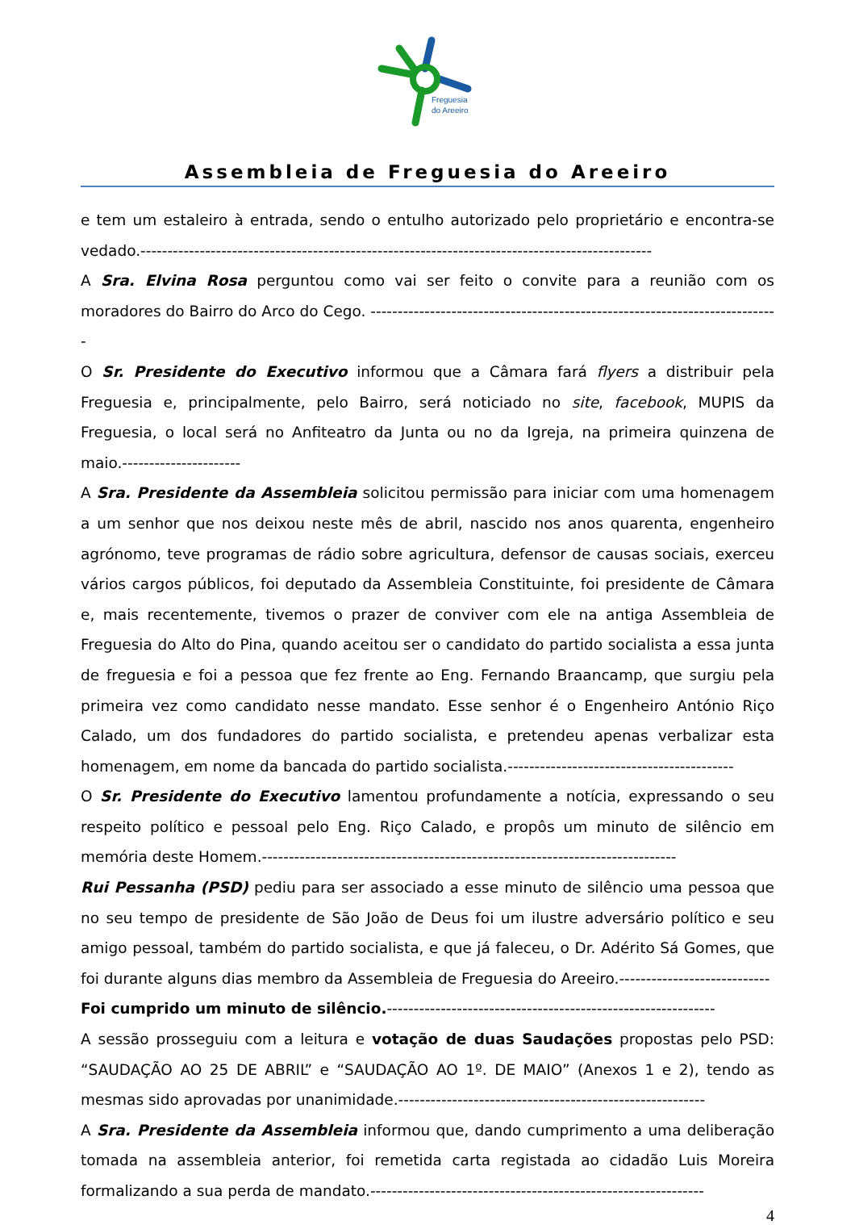Freguesia
do Areeiro
Assembleia de Freguesia do Areeiro
e tem um estaleiro à entrada, sendo o entulho autorizado pelo proprietário e encontra-se vedado.-----------------------------------------------------------------------------------------------
A Sra. Elvina Rosa perguntou como vai ser feito o convite para a reunião com os moradores do Bairro do Arco do Cego. ----------------------------------------------------------------------------
O Sr. Presidente do Executivo informou que a Câmara fará flyers a distribuir pela Freguesia e, principalmente, pelo Bairro, será noticiado no site, facebook, MUPIS da Freguesia, o local será no Anfiteatro da Junta ou no da Igreja, na primeira quinzena de maio.----------------------
A Sra. Presidente da Assembleia solicitou permissão para iniciar com uma homenagem a um senhor que nos deixou neste mês de abril, nascido nos anos quarenta, engenheiro agrónomo, teve programas de rádio sobre agricultura, defensor de causas sociais, exerceu vários cargos públicos, foi deputado da Assembleia Constituinte, foi presidente de Câmara e, mais recentemente, tivemos o prazer de conviver com ele na antiga Assembleia de Freguesia do Alto do Pina, quando aceitou ser o candidato do partido socialista a essa junta de freguesia e foi a pessoa que fez frente ao Eng. Fernando Braancamp, que surgiu pela primeira vez como candidato nesse mandato. Esse senhor é o Engenheiro António Riço Calado, um dos fundadores do partido socialista, e pretendeu apenas verbalizar esta homenagem, em nome da bancada do partido socialista.------------------------------------------
O Sr. Presidente do Executivo lamentou profundamente a notícia, expressando o seu respeito político e pessoal pelo Eng. Riço Calado, e propôs um minuto de silêncio em memória deste Homem.-----------------------------------------------------------------------------
Rui Pessanha (PSD) pediu para ser associado a esse minuto de silêncio uma pessoa que no seu tempo de presidente de São João de Deus foi um ilustre adversário político e seu amigo pessoal, também do partido socialista, e que já faleceu, o Dr. Adérito Sá Gomes, que foi durante alguns dias membro da Assembleia de Freguesia do Areeiro.----------------------------
Foi cumprido um minuto de silêncio.-------------------------------------------------------------
A sessão prosseguiu com a leitura e votação de duas Saudações propostas pelo PSD: “SAUDAÇÃO AO 25 DE ABRIL” e “SAUDAÇÃO AO 1º. DE MAIO” (Anexos 1 e 2), tendo as mesmas sido aprovadas por unanimidade.---------------------------------------------------------
A Sra. Presidente da Assembleia informou que, dando cumprimento a uma deliberação tomada na assembleia anterior, foi remetida carta registada ao cidadão Luis Moreira formalizando a sua perda de mandato.--------------------------------------------------------------
4